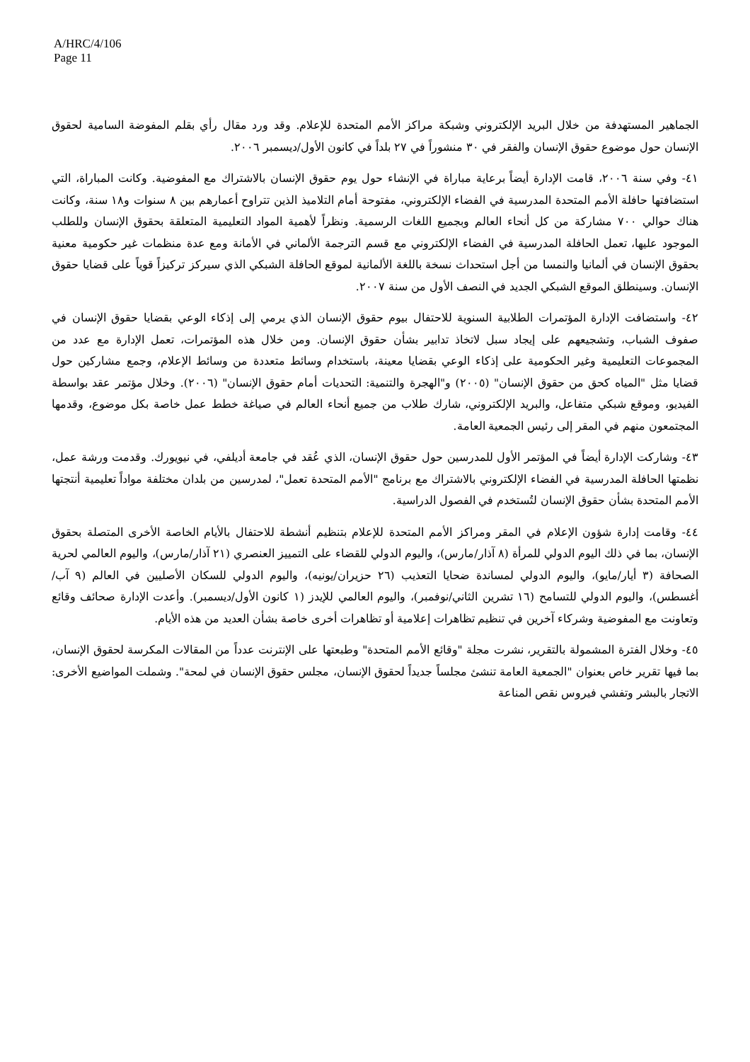A/HRC/4/106
Page 11
الجماهير المستهدفة من خلال البريد الإلكتروني وشبكة مراكز الأمم المتحدة للإعلام. وقد ورد مقال رأي بقلم المفوضة السامية لحقوق الإنسان حول موضوع حقوق الإنسان والفقر في ٣٠ منشوراً في ٢٧ بلداً في كانون الأول/ديسمبر ٢٠٠٦.
٤١- وفي سنة ٢٠٠٦، قامت الإدارة أيضاً برعاية مباراة في الإنشاء حول يوم حقوق الإنسان بالاشتراك مع المفوضية. وكانت المباراة، التي استضافتها حافلة الأمم المتحدة المدرسية في الفضاء الإلكتروني، مفتوحة أمام التلاميذ الذين تتراوح أعمارهم بين ٨ سنوات و١٨ سنة، وكانت هناك حوالي ٧٠٠ مشاركة من كل أنحاء العالم وبجميع اللغات الرسمية. ونظراً لأهمية المواد التعليمية المتعلقة بحقوق الإنسان وللطلب الموجود عليها، تعمل الحافلة المدرسية في الفضاء الإلكتروني مع قسم الترجمة الألماني في الأمانة ومع عدة منظمات غير حكومية معنية بحقوق الإنسان في ألمانيا والنمسا من أجل استحداث نسخة باللغة الألمانية لموقع الحافلة الشبكي الذي سيركز تركيزاً قوياً على قضايا حقوق الإنسان. وسينطلق الموقع الشبكي الجديد في النصف الأول من سنة ٢٠٠٧.
٤٢- واستضافت الإدارة المؤتمرات الطلابية السنوية للاحتفال بيوم حقوق الإنسان الذي يرمي إلى إذكاء الوعي بقضايا حقوق الإنسان في صفوف الشباب، وتشجيعهم على إيجاد سبل لاتخاذ تدابير بشأن حقوق الإنسان. ومن خلال هذه المؤتمرات، تعمل الإدارة مع عدد من المجموعات التعليمية وغير الحكومية على إذكاء الوعي بقضايا معينة، باستخدام وسائط متعددة من وسائط الإعلام، وجمع مشاركين حول قضايا مثل "المياه كحق من حقوق الإنسان" (٢٠٠٥) و"الهجرة والتنمية: التحديات أمام حقوق الإنسان" (٢٠٠٦). وخلال مؤتمر عقد بواسطة الفيديو، وموقع شبكي متفاعل، والبريد الإلكتروني، شارك طلاب من جميع أنحاء العالم في صياغة خطط عمل خاصة بكل موضوع، وقدمها المجتمعون منهم في المقر إلى رئيس الجمعية العامة.
٤٣- وشاركت الإدارة أيضاً في المؤتمر الأول للمدرسين حول حقوق الإنسان، الذي عُقد في جامعة أديلفي، في نيويورك. وقدمت ورشة عمل، نظمتها الحافلة المدرسية في الفضاء الإلكتروني بالاشتراك مع برنامج "الأمم المتحدة تعمل"، لمدرسين من بلدان مختلفة مواداً تعليمية أنتجتها الأمم المتحدة بشأن حقوق الإنسان لتُستخدم في الفصول الدراسية.
٤٤- وقامت إدارة شؤون الإعلام في المقر ومراكز الأمم المتحدة للإعلام بتنظيم أنشطة للاحتفال بالأيام الخاصة الأخرى المتصلة بحقوق الإنسان، بما في ذلك اليوم الدولي للمرأة (٨ آذار/مارس)، واليوم الدولي للقضاء على التمييز العنصري (٢١ آذار/مارس)، واليوم العالمي لحرية الصحافة (٣ أيار/مايو)، واليوم الدولي لمساندة ضحايا التعذيب (٢٦ حزيران/يونيه)، واليوم الدولي للسكان الأصليين في العالم (٩ آب/أغسطس)، واليوم الدولي للتسامح (١٦ تشرين الثاني/نوفمبر)، واليوم العالمي للإيدز (١ كانون الأول/ديسمبر). وأعدت الإدارة صحائف وقائع وتعاونت مع المفوضية وشركاء آخرين في تنظيم تظاهرات إعلامية أو تظاهرات أخرى خاصة بشأن العديد من هذه الأيام.
٤٥- وخلال الفترة المشمولة بالتقرير، نشرت مجلة "وقائع الأمم المتحدة" وطبعتها على الإنترنت عدداً من المقالات المكرسة لحقوق الإنسان، بما فيها تقرير خاص بعنوان "الجمعية العامة تنشئ مجلساً جديداً لحقوق الإنسان، مجلس حقوق الإنسان في لمحة". وشملت المواضيع الأخرى: الاتجار بالبشر وتفشي فيروس نقص المناعة